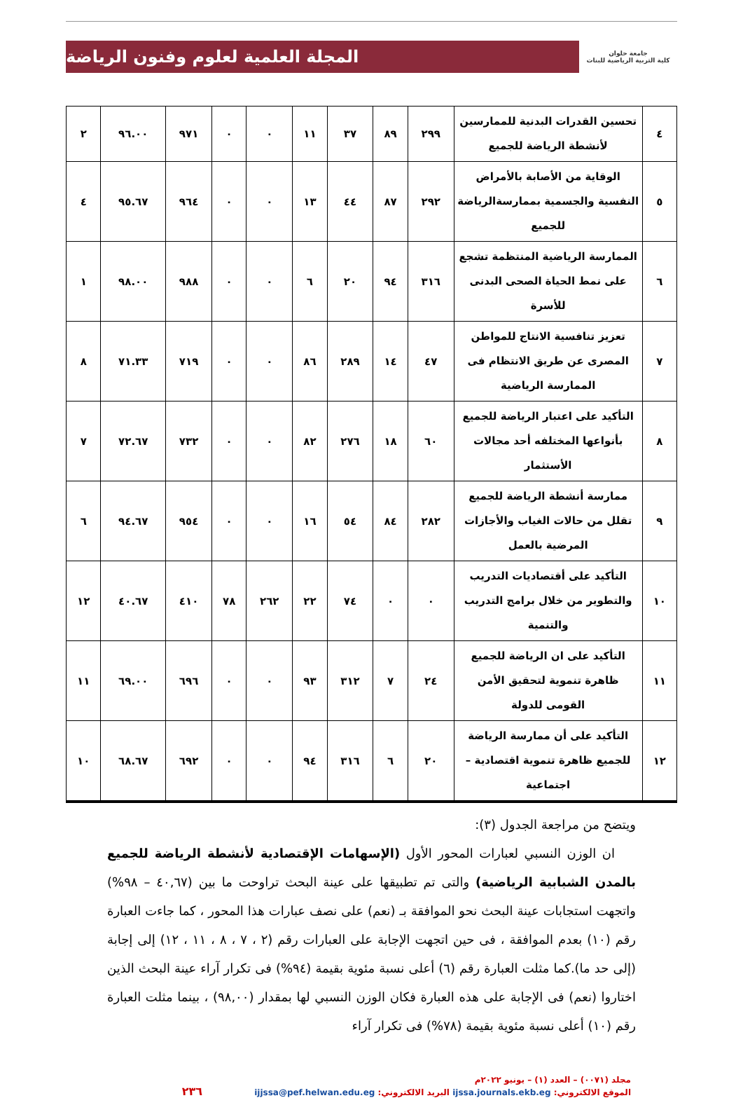جامعة حلوان
كلية التربية الرياضية للبنات
المجلة العلمية لعلوم وفنون الرياضة
| ٤ | تحسين القدرات البدنية للممارسين لأنشطة الرياضة للجميع | ٢٩٩ | ٨٩ | ٣٧ | ١١ | ٠ | ٠ | ٩٧١ | ٩٦.٠٠ | ٢ |
| ٥ | الوقاية من الأصابة بالأمراض النفسية والجسمية بممارسةالرياضة للجميع | ٢٩٢ | ٨٧ | ٤٤ | ١٣ | ٠ | ٠ | ٩٦٤ | ٩٥.٦٧ | ٤ |
| ٦ | الممارسة الرياضية المنتظمة تشجع على نمط الحياة الصحى البدنى للأسرة | ٣١٦ | ٩٤ | ٢٠ | ٦ | ٠ | ٠ | ٩٨٨ | ٩٨.٠٠ | ١ |
| ٧ | تعزيز تنافسية الانتاج للمواطن المصرى عن طريق الانتظام فى الممارسة الرياضية | ٤٧ | ١٤ | ٢٨٩ | ٨٦ | ٠ | ٠ | ٧١٩ | ٧١.٣٣ | ٨ |
| ٨ | التأكيد على اعتبار الرياضة للجميع بأنواعها المختلفه أحد مجالات الأستثمار | ٦٠ | ١٨ | ٢٧٦ | ٨٢ | ٠ | ٠ | ٧٣٢ | ٧٢.٦٧ | ٧ |
| ٩ | ممارسة أنشطة الرياضة للجميع تقلل من حالات الغياب والأجازات المرضية بالعمل | ٢٨٢ | ٨٤ | ٥٤ | ١٦ | ٠ | ٠ | ٩٥٤ | ٩٤.٦٧ | ٦ |
| ١٠ | التأكيد على أقتصاديات التدريب والتطوير من خلال برامج التدريب والتنمية | ٠ | ٠ | ٧٤ | ٢٢ | ٢٦٢ | ٧٨ | ٤١٠ | ٤٠.٦٧ | ١٢ |
| ١١ | التأكيد على ان الرياضة للجميع ظاهرة تنموية لتحقيق الأمن القومى للدولة | ٢٤ | ٧ | ٣١٢ | ٩٣ | ٠ | ٠ | ٦٩٦ | ٦٩.٠٠ | ١١ |
| ١٢ | التأكيد على أن ممارسة الرياضة للجميع ظاهرة تنموية اقتصادية – اجتماعية | ٢٠ | ٦ | ٣١٦ | ٩٤ | ٠ | ٠ | ٦٩٢ | ٦٨.٦٧ | ١٠ |
ويتضح من مراجعة الجدول (٣):
ان الوزن النسبي لعبارات المحور الأول (الإسهامات الإقتصادية لأنشطة الرياضة للجميع بالمدن الشبابية الرياضية) والتى تم تطبيقها على عينة البحث تراوحت ما بين (٤٠,٦٧ – ٩٨%) واتجهت استجابات عينة البحث نحو الموافقة بـ (نعم) على نصف عبارات هذا المحور ، كما جاءت العبارة رقم (١٠) بعدم الموافقة ، فى حين اتجهت الإجابة على العبارات رقم (٢ ، ٧ ، ٨ ، ١١ ، ١٢) إلى إجابة (إلى حد ما).كما مثلت العبارة رقم (٦) أعلى نسبة مئوية بقيمة (٩٤%) فى تكرار آراء عينة البحث الذين اختاروا (نعم) فى الإجابة على هذه العبارة فكان الوزن النسبي لها بمقدار (٩٨,٠٠) ، بينما مثلت العبارة رقم (١٠) أعلى نسبة مئوية بقيمة (٧٨%) فى تكرار آراء
مجلد (٠٠٧١) – العدد (١) – يونيو ٢٠٢٢م
الموقع الالكتروني: ijssa.journals.ekb.eg البريد الالكتروني: ijjssa@pef.helwan.edu.eg ٢٣٦